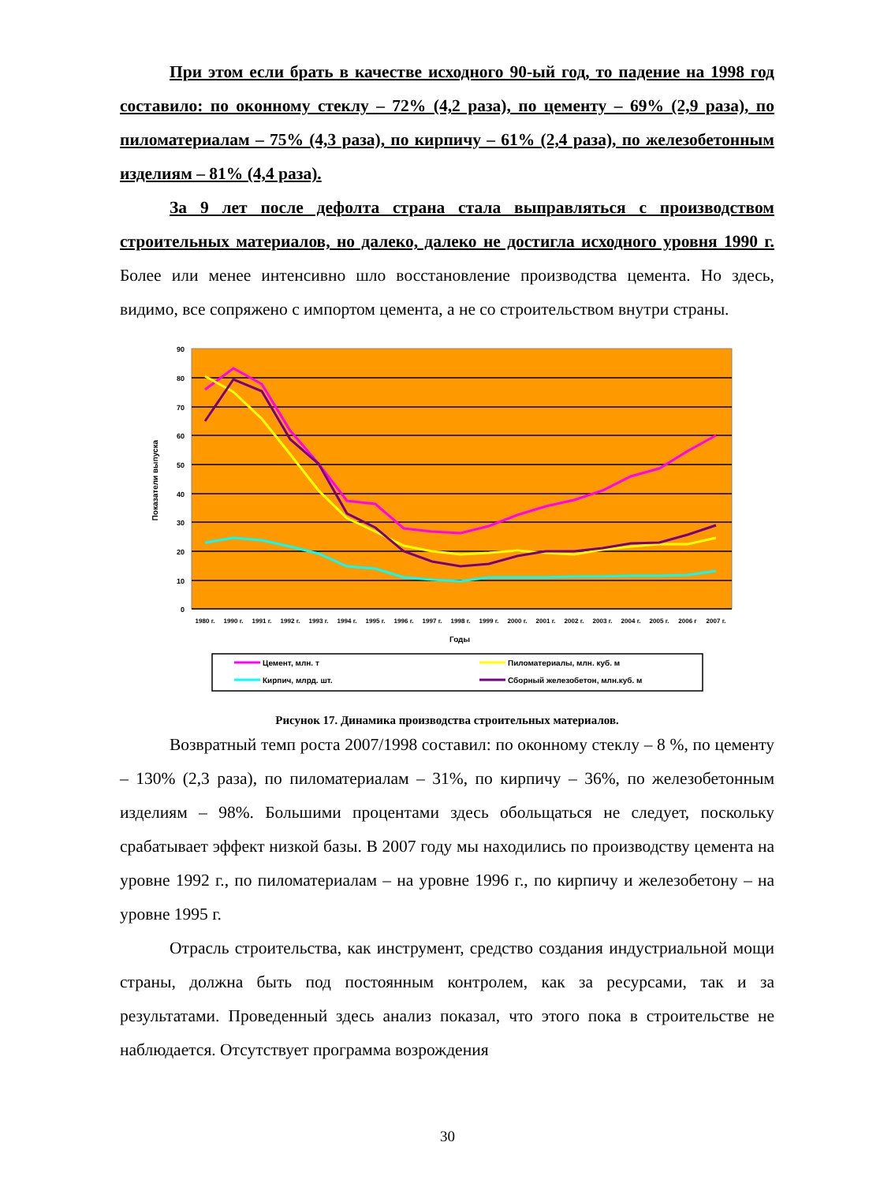При этом если брать в качестве исходного 90-ый год, то падение на 1998 год составило: по оконному стеклу – 72% (4,2 раза), по цементу – 69% (2,9 раза), по пиломатериалам – 75% (4,3 раза), по кирпичу – 61% (2,4 раза), по железобетонным изделиям – 81% (4,4 раза).
За 9 лет после дефолта страна стала выправляться с производством строительных материалов, но далеко, далеко не достигла исходного уровня 1990 г. Более или менее интенсивно шло восстановление производства цемента. Но здесь, видимо, все сопряжено с импортом цемента, а не со строительством внутри страны.
90
80
70
60
50
40
30
20
10
0
Показатели выпуска
1980 г.
1990 г.
1991 г.
1992 г.
1993 г.
1994 г.
1995 г.
1996 г.
1997 г.
1998 г.
1999 г.
2000 г.
2001 г.
2002 г.
2003 г.
2004 г.
2005 г.
2006 г
2007 г.
Годы
Цемент, млн. т
Пиломатериалы, млн. куб. м
Кирпич, млрд. шт.
Сборный железобетон, млн.куб. м
Рисунок 17. Динамика производства строительных материалов.
Возвратный темп роста 2007/1998 составил: по оконному стеклу – 8 %, по цементу – 130% (2,3 раза), по пиломатериалам – 31%, по кирпичу – 36%, по железобетонным изделиям – 98%. Большими процентами здесь обольщаться не следует, поскольку срабатывает эффект низкой базы. В 2007 году мы находились по производству цемента на уровне 1992 г., по пиломатериалам – на уровне 1996 г., по кирпичу и железобетону – на уровне 1995 г.
Отрасль строительства, как инструмент, средство создания индустриальной мощи страны, должна быть под постоянным контролем, как за ресурсами, так и за результатами. Проведенный здесь анализ показал, что этого пока в строительстве не наблюдается. Отсутствует программа возрождения
30